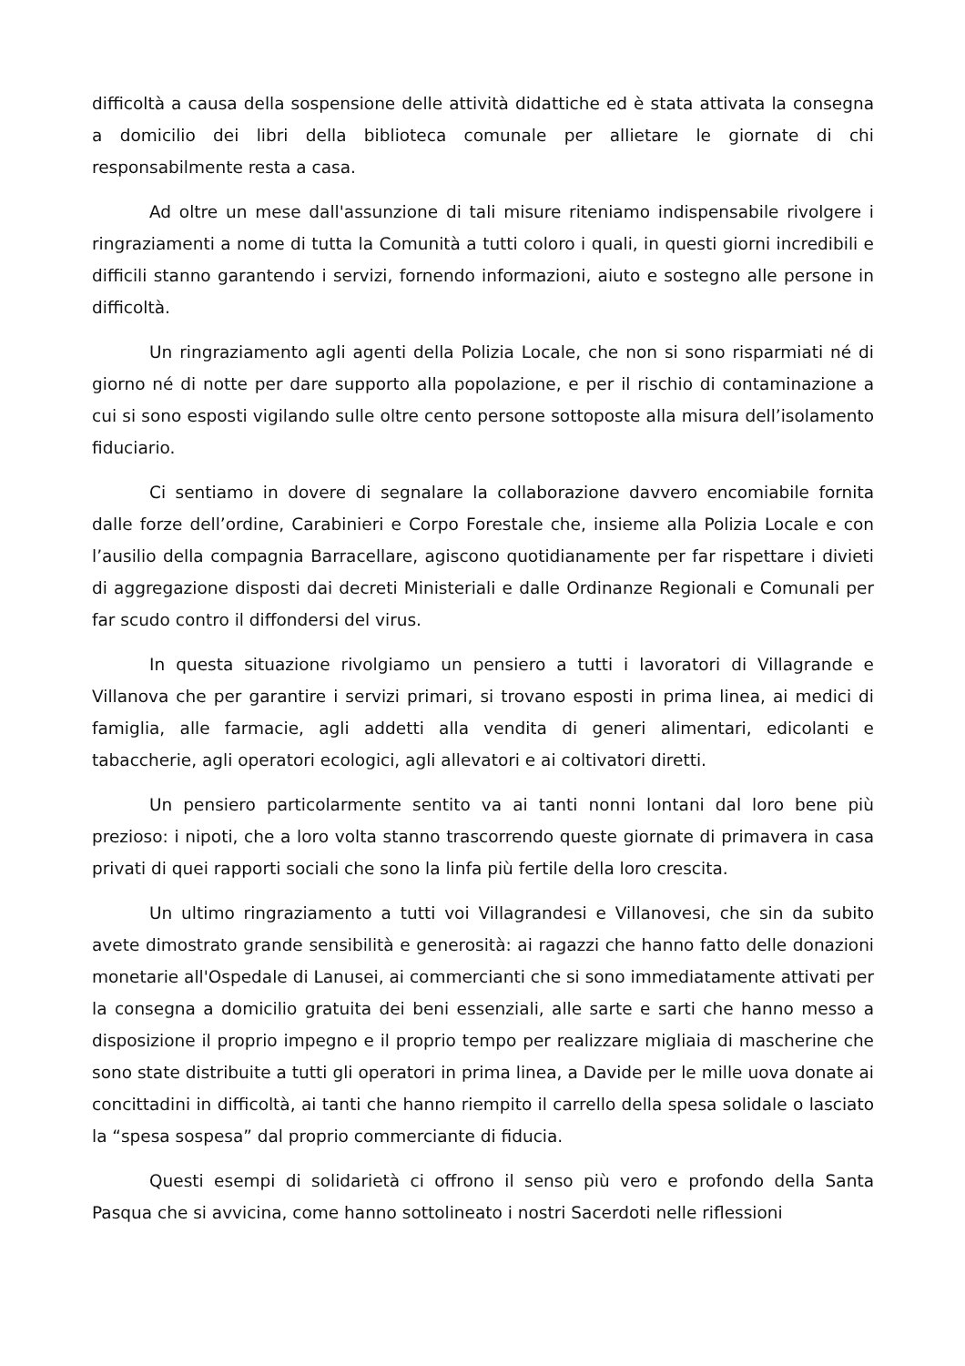difficoltà a causa della sospensione delle attività didattiche ed è stata attivata la consegna a domicilio dei libri della biblioteca comunale per allietare le giornate di chi responsabilmente resta a casa.
Ad oltre un mese dall'assunzione di tali misure riteniamo indispensabile rivolgere i ringraziamenti a nome di tutta la Comunità a tutti coloro i quali, in questi giorni incredibili e difficili stanno garantendo i servizi, fornendo informazioni, aiuto e sostegno alle persone in difficoltà.
Un ringraziamento agli agenti della Polizia Locale, che non si sono risparmiati né di giorno né di notte per dare supporto alla popolazione, e per il rischio di contaminazione a cui si sono esposti vigilando sulle oltre cento persone sottoposte alla misura dell’isolamento fiduciario.
Ci sentiamo in dovere di segnalare la collaborazione davvero encomiabile fornita dalle forze dell’ordine, Carabinieri e Corpo Forestale che, insieme alla Polizia Locale e con l’ausilio della compagnia Barracellare, agiscono quotidianamente per far rispettare i divieti di aggregazione disposti dai decreti Ministeriali e dalle Ordinanze Regionali e Comunali per far scudo contro il diffondersi del virus.
In questa situazione rivolgiamo un pensiero a tutti i lavoratori di Villagrande e Villanova che per garantire i servizi primari, si trovano esposti in prima linea, ai medici di famiglia, alle farmacie, agli addetti alla vendita di generi alimentari, edicolanti e tabaccherie, agli operatori ecologici, agli allevatori e ai coltivatori diretti.
Un pensiero particolarmente sentito va ai tanti nonni lontani dal loro bene più prezioso: i nipoti, che a loro volta stanno trascorrendo queste giornate di primavera in casa privati di quei rapporti sociali che sono la linfa più fertile della loro crescita.
Un ultimo ringraziamento a tutti voi Villagrandesi e Villanovesi, che sin da subito avete dimostrato grande sensibilità e generosità: ai ragazzi che hanno fatto delle donazioni monetarie all'Ospedale di Lanusei, ai commercianti che si sono immediatamente attivati per la consegna a domicilio gratuita dei beni essenziali, alle sarte e sarti che hanno messo a disposizione il proprio impegno e il proprio tempo per realizzare migliaia di mascherine che sono state distribuite a tutti gli operatori in prima linea, a Davide per le mille uova donate ai concittadini in difficoltà, ai tanti che hanno riempito il carrello della spesa solidale o lasciato la “spesa sospesa” dal proprio commerciante di fiducia.
Questi esempi di solidarietà ci offrono il senso più vero e profondo della Santa Pasqua che si avvicina, come hanno sottolineato i nostri Sacerdoti nelle riflessioni